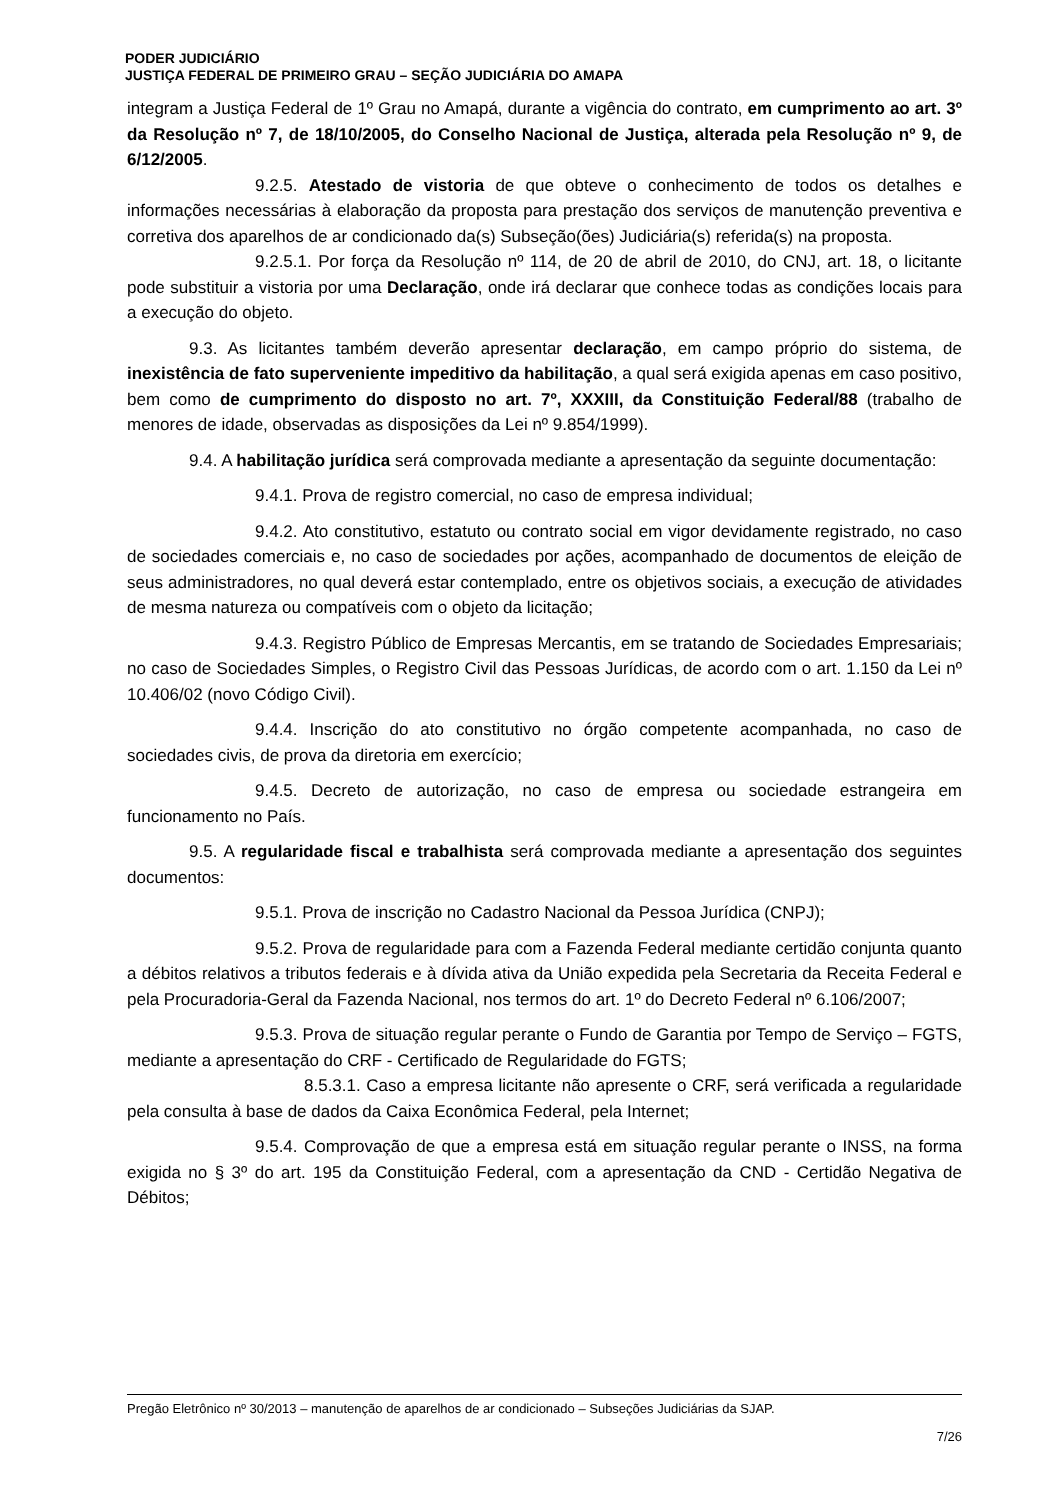PODER JUDICIÁRIO
JUSTIÇA FEDERAL DE PRIMEIRO GRAU – SEÇÃO JUDICIÁRIA DO AMAPA
integram a Justiça Federal de 1º Grau no Amapá, durante a vigência do contrato, em cumprimento ao art. 3º da Resolução nº 7, de 18/10/2005, do Conselho Nacional de Justiça, alterada pela Resolução nº 9, de 6/12/2005.
9.2.5. Atestado de vistoria de que obteve o conhecimento de todos os detalhes e informações necessárias à elaboração da proposta para prestação dos serviços de manutenção preventiva e corretiva dos aparelhos de ar condicionado da(s) Subseção(ões) Judiciária(s) referida(s) na proposta.
9.2.5.1. Por força da Resolução nº 114, de 20 de abril de 2010, do CNJ, art. 18, o licitante pode substituir a vistoria por uma Declaração, onde irá declarar que conhece todas as condições locais para a execução do objeto.
9.3. As licitantes também deverão apresentar declaração, em campo próprio do sistema, de inexistência de fato superveniente impeditivo da habilitação, a qual será exigida apenas em caso positivo, bem como de cumprimento do disposto no art. 7º, XXXIII, da Constituição Federal/88 (trabalho de menores de idade, observadas as disposições da Lei nº 9.854/1999).
9.4. A habilitação jurídica será comprovada mediante a apresentação da seguinte documentação:
9.4.1. Prova de registro comercial, no caso de empresa individual;
9.4.2. Ato constitutivo, estatuto ou contrato social em vigor devidamente registrado, no caso de sociedades comerciais e, no caso de sociedades por ações, acompanhado de documentos de eleição de seus administradores, no qual deverá estar contemplado, entre os objetivos sociais, a execução de atividades de mesma natureza ou compatíveis com o objeto da licitação;
9.4.3. Registro Público de Empresas Mercantis, em se tratando de Sociedades Empresariais; no caso de Sociedades Simples, o Registro Civil das Pessoas Jurídicas, de acordo com o art. 1.150 da Lei nº 10.406/02 (novo Código Civil).
9.4.4. Inscrição do ato constitutivo no órgão competente acompanhada, no caso de sociedades civis, de prova da diretoria em exercício;
9.4.5. Decreto de autorização, no caso de empresa ou sociedade estrangeira em funcionamento no País.
9.5. A regularidade fiscal e trabalhista será comprovada mediante a apresentação dos seguintes documentos:
9.5.1. Prova de inscrição no Cadastro Nacional da Pessoa Jurídica (CNPJ);
9.5.2. Prova de regularidade para com a Fazenda Federal mediante certidão conjunta quanto a débitos relativos a tributos federais e à dívida ativa da União expedida pela Secretaria da Receita Federal e pela Procuradoria-Geral da Fazenda Nacional, nos termos do art. 1º do Decreto Federal nº 6.106/2007;
9.5.3. Prova de situação regular perante o Fundo de Garantia por Tempo de Serviço – FGTS, mediante a apresentação do CRF - Certificado de Regularidade do FGTS;
8.5.3.1. Caso a empresa licitante não apresente o CRF, será verificada a regularidade pela consulta à base de dados da Caixa Econômica Federal, pela Internet;
9.5.4. Comprovação de que a empresa está em situação regular perante o INSS, na forma exigida no § 3º do art. 195 da Constituição Federal, com a apresentação da CND - Certidão Negativa de Débitos;
Pregão Eletrônico nº 30/2013 – manutenção de aparelhos de ar condicionado – Subseções Judiciárias da SJAP.
7/26